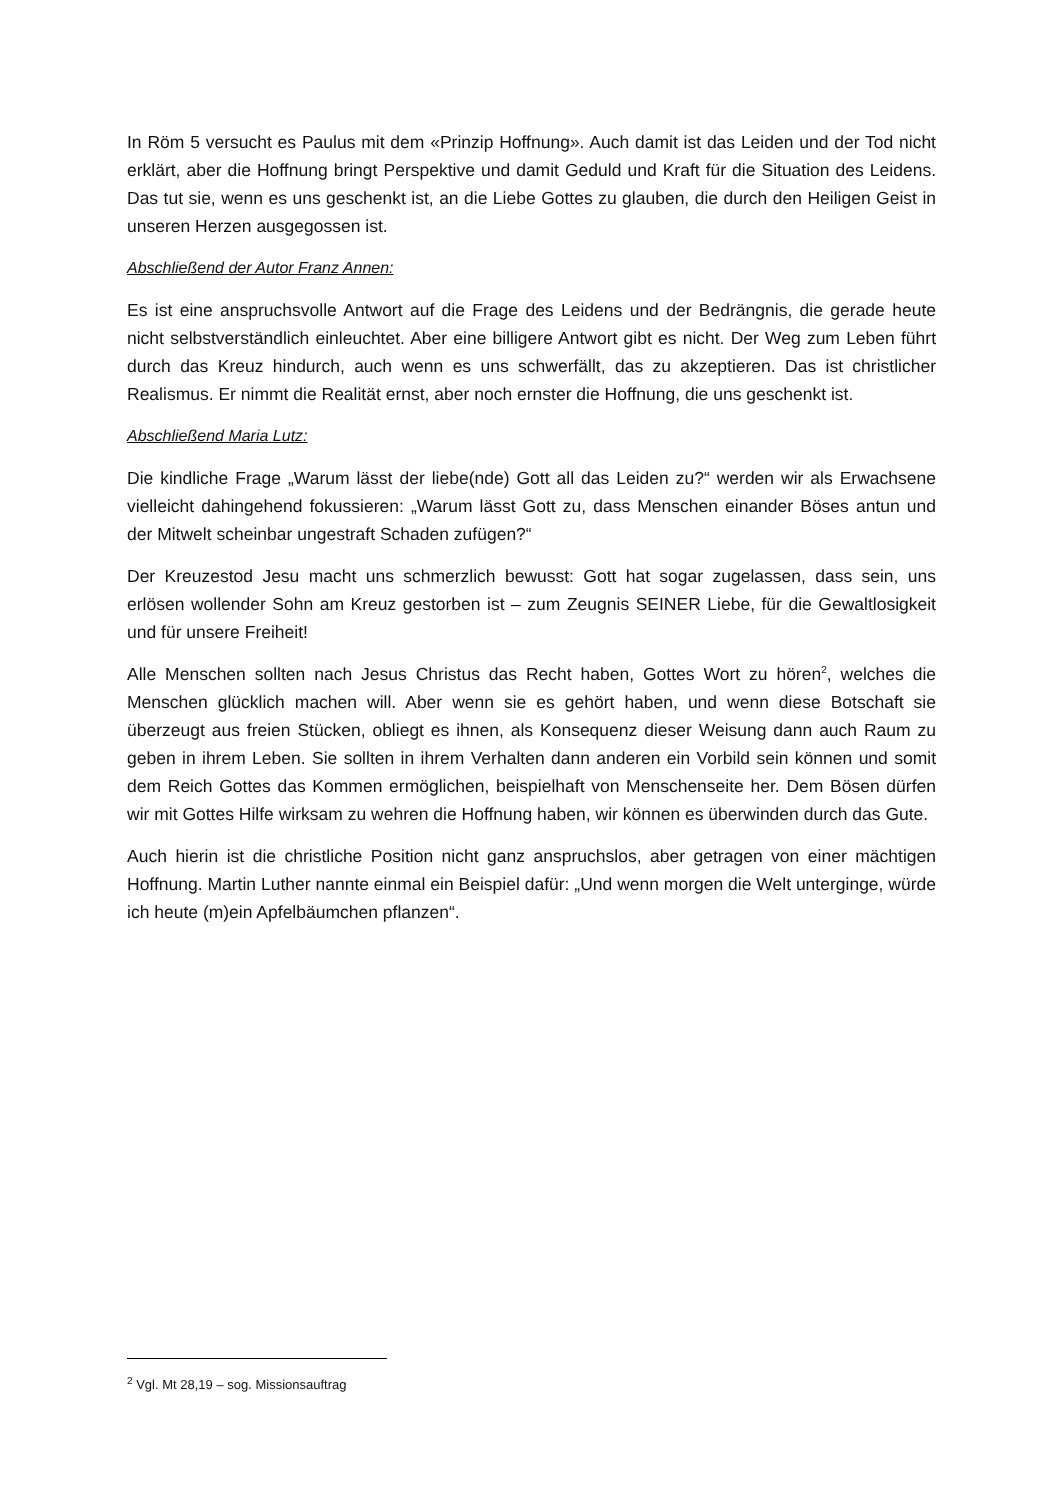In Röm 5 versucht es Paulus mit dem «Prinzip Hoffnung». Auch damit ist das Leiden und der Tod nicht erklärt, aber die Hoffnung bringt Perspektive und damit Geduld und Kraft für die Situation des Leidens. Das tut sie, wenn es uns geschenkt ist, an die Liebe Gottes zu glauben, die durch den Heiligen Geist in unseren Herzen ausgegossen ist.
Abschließend der Autor Franz Annen:
Es ist eine anspruchsvolle Antwort auf die Frage des Leidens und der Bedrängnis, die gerade heute nicht selbstverständlich einleuchtet. Aber eine billigere Antwort gibt es nicht. Der Weg zum Leben führt durch das Kreuz hindurch, auch wenn es uns schwerfällt, das zu akzeptieren. Das ist christlicher Realismus. Er nimmt die Realität ernst, aber noch ernster die Hoffnung, die uns geschenkt ist.
Abschließend Maria Lutz:
Die kindliche Frage „Warum lässt der liebe(nde) Gott all das Leiden zu?“ werden wir als Erwachsene vielleicht dahingehend fokussieren: „Warum lässt Gott zu, dass Menschen einander Böses antun und der Mitwelt scheinbar ungestraft Schaden zufügen?“
Der Kreuzestod Jesu macht uns schmerzlich bewusst: Gott hat sogar zugelassen, dass sein, uns erlösen wollender Sohn am Kreuz gestorben ist – zum Zeugnis SEINER Liebe, für die Gewaltlosigkeit und für unsere Freiheit!
Alle Menschen sollten nach Jesus Christus das Recht haben, Gottes Wort zu hören<sup>2</sup>, welches die Menschen glücklich machen will. Aber wenn sie es gehört haben, und wenn diese Botschaft sie überzeugt aus freien Stücken, obliegt es ihnen, als Konsequenz dieser Weisung dann auch Raum zu geben in ihrem Leben. Sie sollten in ihrem Verhalten dann anderen ein Vorbild sein können und somit dem Reich Gottes das Kommen ermöglichen, beispielhaft von Menschenseite her. Dem Bösen dürfen wir mit Gottes Hilfe wirksam zu wehren die Hoffnung haben, wir können es überwinden durch das Gute.
Auch hierin ist die christliche Position nicht ganz anspruchslos, aber getragen von einer mächtigen Hoffnung. Martin Luther nannte einmal ein Beispiel dafür: „Und wenn morgen die Welt unterginge, würde ich heute (m)ein Apfelbäumchen pflanzen“.
<sup>2</sup> Vgl. Mt 28,19 – sog. Missionsauftrag